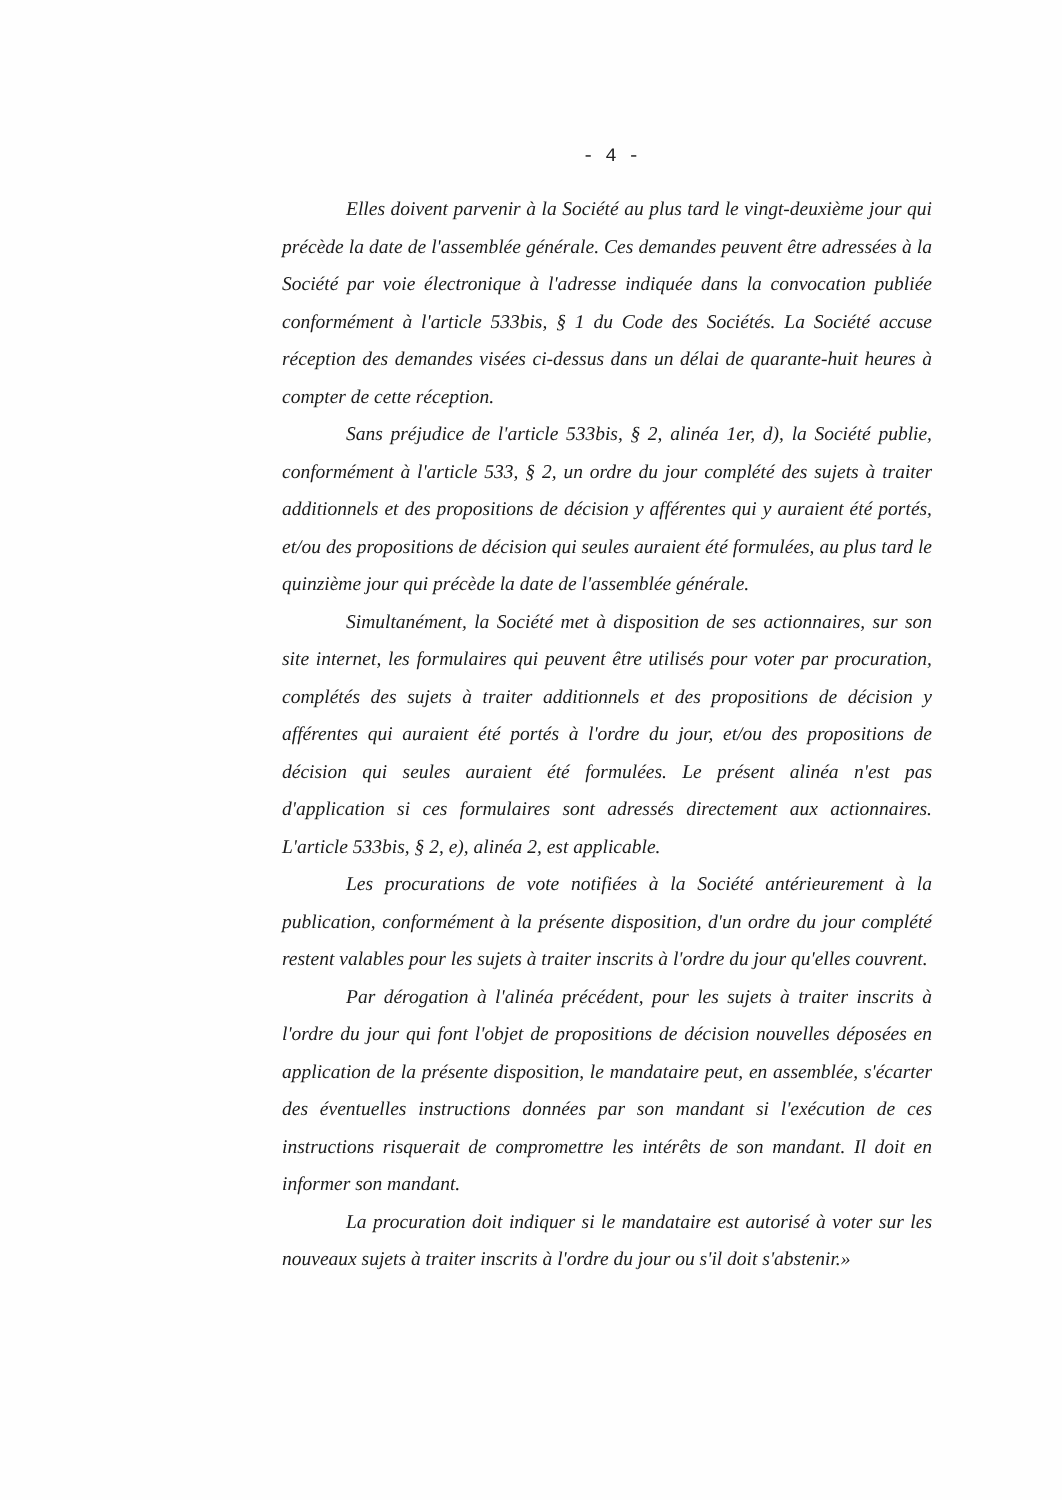- 4 -
Elles doivent parvenir à la Société au plus tard le vingt-deuxième jour qui précède la date de l'assemblée générale. Ces demandes peuvent être adressées à la Société par voie électronique à l'adresse indiquée dans la convocation publiée conformément à l'article 533bis, § 1 du Code des Sociétés. La Société accuse réception des demandes visées ci-dessus dans un délai de quarante-huit heures à compter de cette réception.
Sans préjudice de l'article 533bis, § 2, alinéa 1er, d), la Société publie, conformément à l'article 533, § 2, un ordre du jour complété des sujets à traiter additionnels et des propositions de décision y afférentes qui y auraient été portés, et/ou des propositions de décision qui seules auraient été formulées, au plus tard le quinzième jour qui précède la date de l'assemblée générale.
Simultanément, la Société met à disposition de ses actionnaires, sur son site internet, les formulaires qui peuvent être utilisés pour voter par procuration, complétés des sujets à traiter additionnels et des propositions de décision y afférentes qui auraient été portés à l'ordre du jour, et/ou des propositions de décision qui seules auraient été formulées. Le présent alinéa n'est pas d'application si ces formulaires sont adressés directement aux actionnaires. L'article 533bis, § 2, e), alinéa 2, est applicable.
Les procurations de vote notifiées à la Société antérieurement à la publication, conformément à la présente disposition, d'un ordre du jour complété restent valables pour les sujets à traiter inscrits à l'ordre du jour qu'elles couvrent.
Par dérogation à l'alinéa précédent, pour les sujets à traiter inscrits à l'ordre du jour qui font l'objet de propositions de décision nouvelles déposées en application de la présente disposition, le mandataire peut, en assemblée, s'écarter des éventuelles instructions données par son mandant si l'exécution de ces instructions risquerait de compromettre les intérêts de son mandant. Il doit en informer son mandant.
La procuration doit indiquer si le mandataire est autorisé à voter sur les nouveaux sujets à traiter inscrits à l'ordre du jour ou s'il doit s'abstenir.»